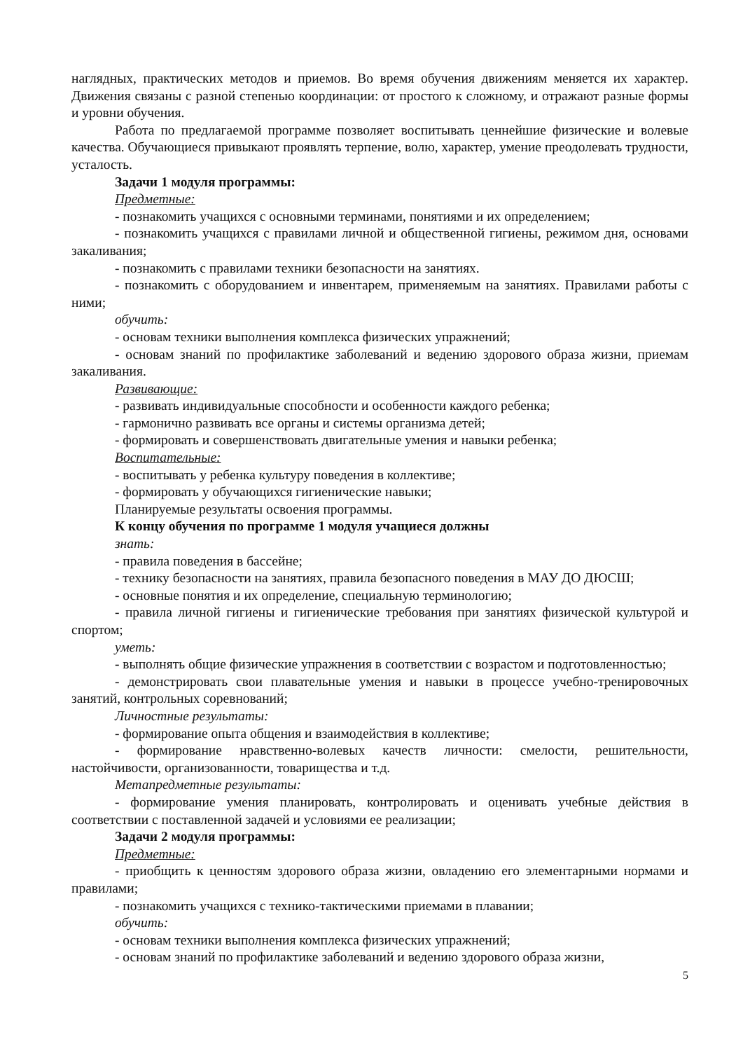наглядных, практических методов и приемов. Во время обучения движениям меняется их характер. Движения связаны с разной степенью координации: от простого к сложному, и отражают разные формы и уровни обучения.
Работа по предлагаемой программе позволяет воспитывать ценнейшие физические и волевые качества. Обучающиеся привыкают проявлять терпение, волю, характер, умение преодолевать трудности, усталость.
Задачи 1 модуля программы:
Предметные:
- познакомить учащихся с основными терминами, понятиями и их определением;
- познакомить учащихся с правилами личной и общественной гигиены, режимом дня, основами закаливания;
- познакомить с правилами техники безопасности на занятиях.
- познакомить с оборудованием и инвентарем, применяемым на занятиях. Правилами работы с ними;
обучить:
- основам техники выполнения комплекса физических упражнений;
- основам знаний по профилактике заболеваний и ведению здорового образа жизни, приемам закаливания.
Развивающие:
- развивать индивидуальные способности и особенности каждого ребенка;
- гармонично развивать все органы и системы организма детей;
- формировать и совершенствовать двигательные умения и навыки ребенка;
Воспитательные:
- воспитывать у ребенка культуру поведения в коллективе;
- формировать у обучающихся гигиенические навыки;
Планируемые результаты освоения программы.
К концу обучения по программе 1 модуля учащиеся должны
знать:
- правила поведения в бассейне;
- технику безопасности на занятиях, правила безопасного поведения в МАУ ДО ДЮСШ;
- основные понятия и их определение, специальную терминологию;
- правила личной гигиены и гигиенические требования при занятиях физической культурой и спортом;
уметь:
- выполнять общие физические упражнения в соответствии с возрастом и подготовленностью;
- демонстрировать свои плавательные умения и навыки в процессе учебно-тренировочных занятий, контрольных соревнований;
Личностные результаты:
- формирование опыта общения и взаимодействия в коллективе;
- формирование нравственно-волевых качеств личности: смелости, решительности, настойчивости, организованности, товарищества и т.д.
Метапредметные результаты:
- формирование умения планировать, контролировать и оценивать учебные действия в соответствии с поставленной задачей и условиями ее реализации;
Задачи 2 модуля программы:
Предметные:
- приобщить к ценностям здорового образа жизни, овладению его элементарными нормами и правилами;
- познакомить учащихся с технико-тактическими приемами в плавании;
обучить:
- основам техники выполнения комплекса физических упражнений;
- основам знаний по профилактике заболеваний и ведению здорового образа жизни,
5